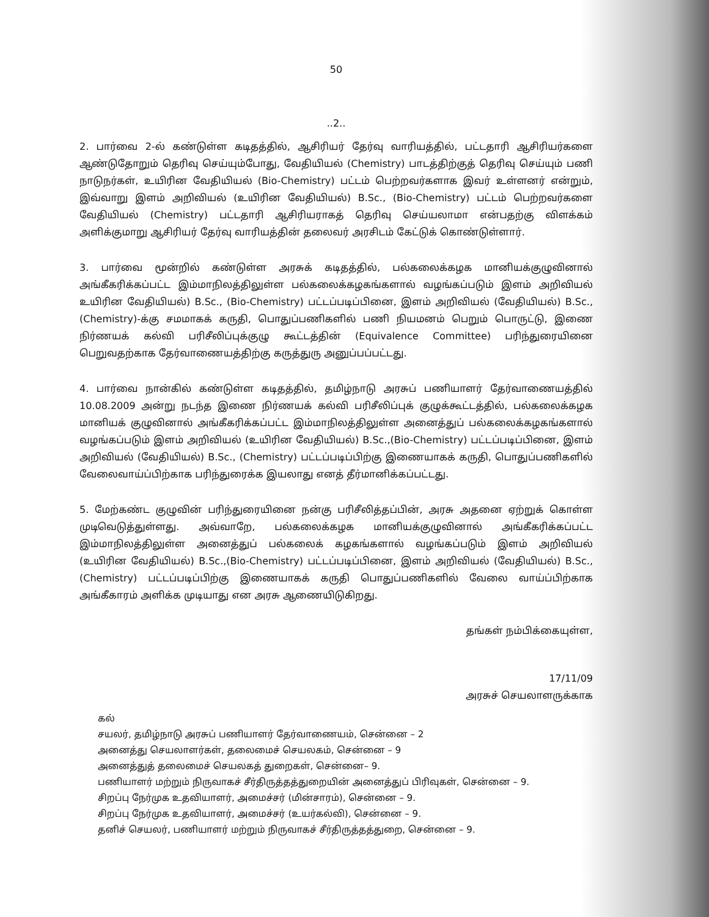50
..2..
2. பார்வை 2-ல் கண்டுள்ள கடிதத்தில், ஆசிரியர் தேர்வு வாரியத்தில், பட்டதாரி ஆசிரியர்களை ஆண்டுதோறும் தெரிவு செய்யும்போது, வேதியியல் (Chemistry) பாடத்திற்குத் தெரிவு செய்யும் பணி நாடுநர்கள், உயிரின வேதியியல் (Bio-Chemistry) பட்டம் பெற்றவர்களாக இவர் உள்ளனர் என்றும், இவ்வாறு இளம் அறிவியல் (உயிரின வேதியியல்) B.Sc., (Bio-Chemistry) பட்டம் பெற்றவர்களை வேதியியல் (Chemistry) பட்டதாரி ஆசிரியராகத் தெரிவு செய்யலாமா என்பதற்கு விளக்கம் அளிக்குமாறு ஆசிரியர் தேர்வு வாரியத்தின் தலைவர் அரசிடம் கேட்டுக் கொண்டுள்ளார்.
3. பார்வை மூன்றில் கண்டுள்ள அரசுக் கடிதத்தில், பல்கலைக்கழக மானியக்குழுவினால் அங்கீகரிக்கப்பட்ட இம்மாநிலத்திலுள்ள பல்கலைக்கழகங்களால் வழங்கப்படும் இளம் அறிவியல் உயிரின வேதியியல்) B.Sc., (Bio-Chemistry) பட்டப்படிப்பினை, இளம் அறிவியல் (வேதியியல்) B.Sc., (Chemistry)-க்கு சமமாகக் கருதி, பொதுப்பணிகளில் பணி நியமனம் பெறும் பொருட்டு, இணை நிர்ணயக் கல்வி பரிசீலிப்புக்குழு கூட்டத்தின் (Equivalence Committee) பரிந்துரையினை பெறுவதற்காக தேர்வாணையத்திற்கு கருத்துரு அனுப்பப்பட்டது.
4. பார்வை நான்கில் கண்டுள்ள கடிதத்தில், தமிழ்நாடு அரசுப் பணியாளர் தேர்வாணையத்தில் 10.08.2009 அன்று நடந்த இணை நிர்ணயக் கல்வி பரிசீலிப்புக் குழுக்கூட்டத்தில், பல்கலைக்கழக மானியக் குழுவினால் அங்கீகரிக்கப்பட்ட இம்மாநிலத்திலுள்ள அனைத்துப் பல்கலைக்கழகங்களால் வழங்கப்படும் இளம் அறிவியல் (உயிரின வேதியியல்) B.Sc.,(Bio-Chemistry) பட்டப்படிப்பினை, இளம் அறிவியல் (வேதியியல்) B.Sc., (Chemistry) பட்டப்படிப்பிற்கு இணையாகக் கருதி, பொதுப்பணிகளில் வேலைவாய்ப்பிற்காக பரிந்துரைக்க இயலாது எனத் தீர்மானிக்கப்பட்டது.
5. மேற்கண்ட குழுவின் பரிந்துரையினை நன்கு பரிசீலித்தப்பின், அரசு அதனை ஏற்றுக் கொள்ள முடிவெடுத்துள்ளது. அவ்வாறே, பல்கலைக்கழக மானியக்குழுவினால் அங்கீகரிக்கப்பட்ட இம்மாநிலத்திலுள்ள அனைத்துப் பல்கலைக் கழகங்களால் வழங்கப்படும் இளம் அறிவியல் (உயிரின வேதியியல்) B.Sc.,(Bio-Chemistry) பட்டப்படிப்பினை, இளம் அறிவியல் (வேதியியல்) B.Sc., (Chemistry) பட்டப்படிப்பிற்கு இணையாகக் கருதி பொதுப்பணிகளில் வேலை வாய்ப்பிற்காக அங்கீகாரம் அளிக்க முடியாது என அரசு ஆணையிடுகிறது.
தங்கள் நம்பிக்கையுள்ள,
17/11/09
அரசுச் செயலாளருக்காக
கல்
சயலர், தமிழ்நாடு அரசுப் பணியாளர் தேர்வாணையம், சென்னை – 2
அனைத்து செயலாளர்கள், தலைமைச் செயலகம், சென்னை – 9
அனைத்துத் தலைமைச் செயலகத் துறைகள், சென்னை– 9.
பணியாளர் மற்றும் நிருவாகச் சீர்திருத்தத்துறையின் அனைத்துப் பிரிவுகள், சென்னை – 9.
சிறப்பு நேர்முக உதவியாளர், அமைச்சர் (மின்சாரம்), சென்னை – 9.
சிறப்பு நேர்முக உதவியாளர், அமைச்சர் (உயர்கல்வி), சென்னை – 9.
தனிச் செயலர், பணியாளர் மற்றும் நிருவாகச் சீர்திருத்தத்துறை, சென்னை – 9.